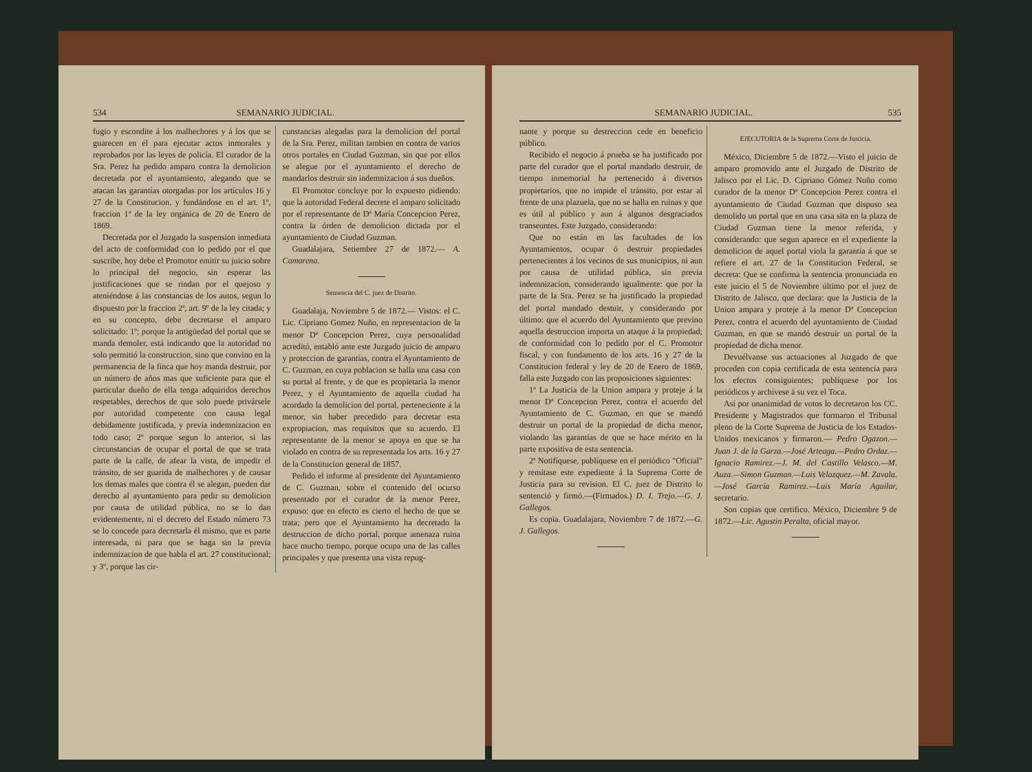534 SEMANARIO JUDICIAL.
fugio y escondite á los malhechores y á los que se guarecen en él para ejecutar actos inmorales y reprobados por las leyes de policía. El curador de la Sra. Perez ha pedido amparo contra la demolicion decretada por el ayuntamiento, alegando que se atacan las garantías otorgadas por los artículos 16 y 27 de la Constitucion, y fundándose en el art. 1º, fraccion 1ª de la ley orgánica de 20 de Enero de 1869.
Decretada por el Juzgado la suspension inmediata del acto de conformidad con lo pedido por el que suscribe, hoy debe el Promotor emitir su juicio sobre lo principal del negocio, sin esperar las justificaciones que se rindan por el quejoso y ateniéndose á las constancias de los autos, segun lo dispuesto por la fraccion 2ª, art. 9º de la ley citada; y en su concepto, debe decretarse el amparo solicitado: 1º; porque la antigüedad del portal que se manda demoler, está indicando que la autoridad no solo permitió la construccion, sino que convino en la permanencia de la finca que hoy manda destruir, por un número de años mas que suficiente para que el particular dueño de ella tenga adquiridos derechos respetables, derechos de que solo puede privársele por autoridad competente con causa legal debidamente justificada, y previa indemnizacion en todo caso; 2º porque segun lo anterior, si las circunstancias de ocupar el portal de que se trata parte de la calle, de afear la vista, de impedir el tránsito, de ser guarida de malhechores y de causar los demas males que contra él se alegan, pueden dar derecho al ayuntamiento para pedir su demolicion por causa de utilidad pública, no se lo dan evidentemente, ni el decreto del Estado número 73 se lo concede para decretarla él mismo, que es parte interesada, ni para que se haga sin la previa indemnizacion de que habla el art. 27 constitucional; y 3º, porque las cir-
cunstancias alegadas para la demolicion del portal de la Sra. Perez, militan tambien en contra de varios otros portales en Ciudad Guzman, sin que por ellos se alegue por el ayuntamiento el derecho de mandarlos destruir sin indemnizacion á sus dueños.
El Promotor concluye por lo expuesto pidiendo: que la autoridad Federal decrete el amparo solicitado por el representante de Dª María Concepcion Perez, contra la órden de demolicion dictada por el ayuntamiento de Ciudad Guzman.
Guadalajara, Setiembre 27 de 1872.— A. Camarena.
Sentencia del C. juez de Distrito.
Guadalaja, Noviembre 5 de 1872.— Vistos: el C. Lic. Cipriano Gomez Nuño, en representacion de la menor Dª Concepcion Perez, cuya personalidad acreditó, entabló ante este Juzgado juicio de amparo y proteccion de garantías, contra el Ayuntamiento de C. Guzman, en cuya poblacion se halla una casa con su portal al frente, y de que es propietaria la menor Perez, y el Ayuntamiento de aquella ciudad ha acordado la demolicion del portal, perteneciente á la menor, sin haber precedido para decretar esta expropiacion, mas requisitos que su acuerdo. El representante de la menor se apoya en que se ha violado en contra de su representada los arts. 16 y 27 de la Constitucion general de 1857.
Pedido el informe al presidente del Ayuntamiento de C. Guzman, sobre el contenido del ocurso presentado por el curador de la menor Perez, expuso: que en efecto es cierto el hecho de que se trata; pero que el Ayuntamiento ha decretado la destruccion de dicho portal, porque amenaza ruina hace mucho tiempo, porque ocupa una de las calles principales y que presenta una vista repug-
SEMANARIO JUDICIAL. 535
nante y porque su destreccion cede en beneficio público.
Recibido el negocio á prueba se ha justificado por parte del curador que el portal mandado destruir, de tiempo inmemorial ha pertenecido á diversos propietarios, que no impide el tránsito, por estar al frente de una plazuela, que no se halla en ruinas y que es útil al público y aun á algunos desgraciados transeuntes. Este Juzgado, considerando:
Que no están en las facultades de los Ayuntamientos, ocupar ó destruir propiedades pertenecientes á los vecinos de sus municipios, ni aun por causa de utilidad pública, sin previa indemnizacion, considerando igualmente: que por la parte de la Sra. Perez se ha justificado la propiedad del portal mandado destuir, y considerando por último: que el acuerdo del Ayuntamiento que previno aquella destruccion importa un ataque á la propiedad; de conformidad con lo pedido por el C. Promotor fiscal, y con fundamento de los arts. 16 y 27 de la Constitucion federal y ley de 20 de Enero de 1869, falla este Juzgado con las proposiciones siguientes:
1ª La Justicia de la Union ampara y proteje á la menor Dª Concepcion Perez, contra el acuerdo del Ayuntamiento de C. Guzman, en que se mandó destruir un portal de la propiedad de dicha menor, violando las garantías de que se hace mérito en la parte expositiva de esta sentencia.
2ª Notifíquese, publíquese en el periódico "Oficial" y remítase este expediente á la Suprema Corte de Justicia para su revision. El C. juez de Distrito lo sentenció y firmó.—(Firmados.) D. I. Trejo.—G. J. Gallegos.
Es copia. Guadalajara, Noviembre 7 de 1872.—G. J. Gallegos.
EJECUTORIA de la Suprema Corte de Justicia.
México, Diciembre 5 de 1872.—Visto el juicio de amparo promovido ante el Juzgado de Distrito de Jalisco por el Lic. D. Cipriano Gómez Nuño como curador de la menor Dª Concepcion Perez contra el ayuntamiento de Ciudad Guzman que dispuso sea demolido un portal que en una casa sita en la plaza de Ciudad Guzman tiene la menor referida, y considerando: que segun aparece en el expediente la demolicion de aquel portal viola la garantía á que se refiere el art. 27 de la Constitucion Federal, se decreta: Que se confirma la sentencia pronunciada en este juicio el 5 de Noviembre último por el juez de Distrito de Jalisco, que declara: que la Justicia de la Union ampara y proteje á la menor Dª Concepcion Perez, contra el acuerdo del ayuntamiento de Ciudad Guzman, en que se mandó destruir un portal de la propiedad de dicha menor.
Devuélvanse sus actuaciones al Juzgado de que proceden con copia certificada de esta sentencia para los efectos consiguientes; publíquese por los periódicos y archívese á su vez el Toca.
Así por unanimidad de votos lo decretaron los CC. Presidente y Magistrados que formaron el Tribunal pleno de la Corte Suprema de Justicia de los Estados-Unidos mexicanos y firmaron.— Pedro Ogazon.—Juan J. de la Garza.—José Arteaga.—Pedro Ordaz.—Ignacio Ramirez.—J. M. del Castillo Velasco.—M. Auza.—Simon Guzman.—Luis Velazquez.—M. Zavala.—José García Ramirez.—Luis María Aguilar, secretario.
Son copias que certifico. México, Diciembre 9 de 1872.—Lic. Agustin Peralta, oficial mayor.